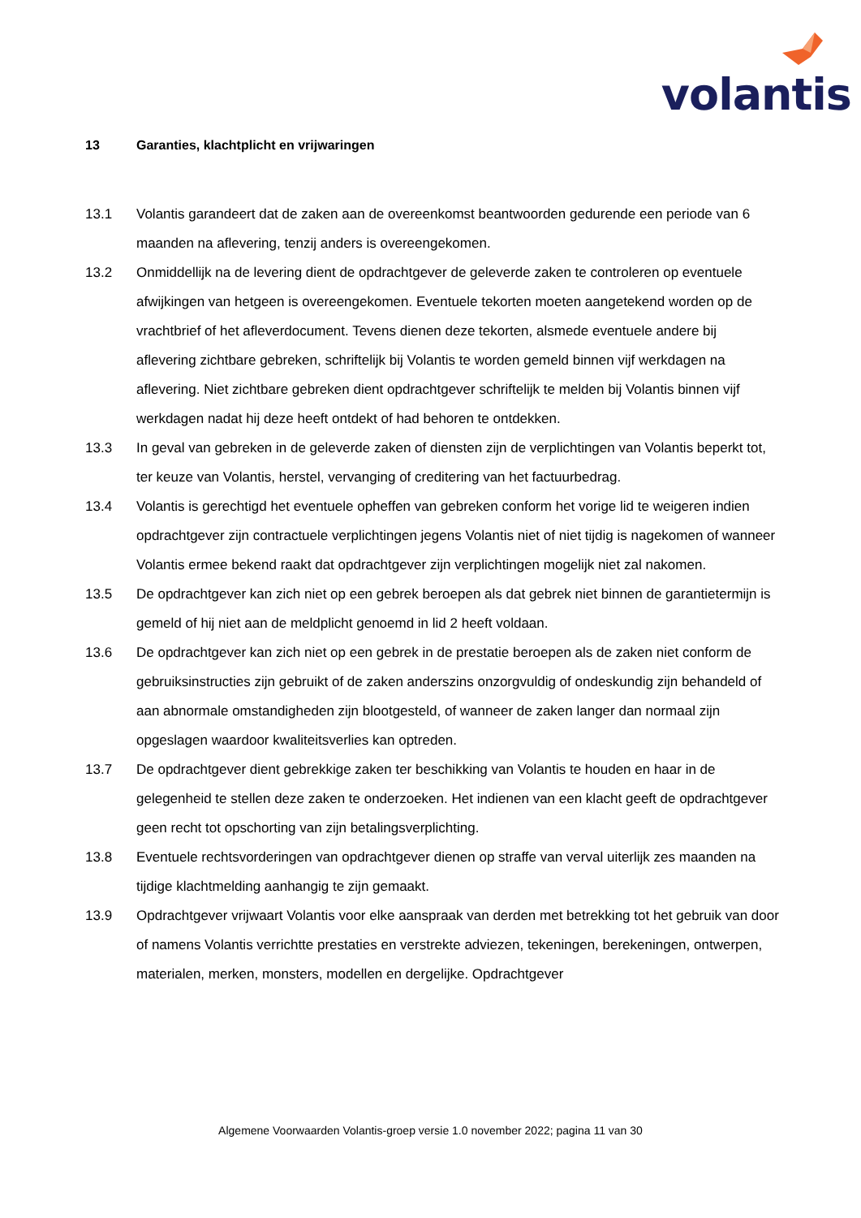volantis
13 Garanties, klachtplicht en vrijwaringen
13.1 Volantis garandeert dat de zaken aan de overeenkomst beantwoorden gedurende een periode van 6 maanden na aflevering, tenzij anders is overeengekomen.
13.2 Onmiddellijk na de levering dient de opdrachtgever de geleverde zaken te controleren op eventuele afwijkingen van hetgeen is overeengekomen. Eventuele tekorten moeten aangetekend worden op de vrachtbrief of het afleverdocument. Tevens dienen deze tekorten, alsmede eventuele andere bij aflevering zichtbare gebreken, schriftelijk bij Volantis te worden gemeld binnen vijf werkdagen na aflevering. Niet zichtbare gebreken dient opdrachtgever schriftelijk te melden bij Volantis binnen vijf werkdagen nadat hij deze heeft ontdekt of had behoren te ontdekken.
13.3 In geval van gebreken in de geleverde zaken of diensten zijn de verplichtingen van Volantis beperkt tot, ter keuze van Volantis, herstel, vervanging of creditering van het factuurbedrag.
13.4 Volantis is gerechtigd het eventuele opheffen van gebreken conform het vorige lid te weigeren indien opdrachtgever zijn contractuele verplichtingen jegens Volantis niet of niet tijdig is nagekomen of wanneer Volantis ermee bekend raakt dat opdrachtgever zijn verplichtingen mogelijk niet zal nakomen.
13.5 De opdrachtgever kan zich niet op een gebrek beroepen als dat gebrek niet binnen de garantietermijn is gemeld of hij niet aan de meldplicht genoemd in lid 2 heeft voldaan.
13.6 De opdrachtgever kan zich niet op een gebrek in de prestatie beroepen als de zaken niet conform de gebruiksinstructies zijn gebruikt of de zaken anderszins onzorgvuldig of ondeskundig zijn behandeld of aan abnormale omstandigheden zijn blootgesteld, of wanneer de zaken langer dan normaal zijn opgeslagen waardoor kwaliteitsverlies kan optreden.
13.7 De opdrachtgever dient gebrekkige zaken ter beschikking van Volantis te houden en haar in de gelegenheid te stellen deze zaken te onderzoeken. Het indienen van een klacht geeft de opdrachtgever geen recht tot opschorting van zijn betalingsverplichting.
13.8 Eventuele rechtsvorderingen van opdrachtgever dienen op straffe van verval uiterlijk zes maanden na tijdige klachtmelding aanhangig te zijn gemaakt.
13.9 Opdrachtgever vrijwaart Volantis voor elke aanspraak van derden met betrekking tot het gebruik van door of namens Volantis verrichtte prestaties en verstrekte adviezen, tekeningen, berekeningen, ontwerpen, materialen, merken, monsters, modellen en dergelijke. Opdrachtgever
Algemene Voorwaarden Volantis-groep versie 1.0 november 2022; pagina 11 van 30